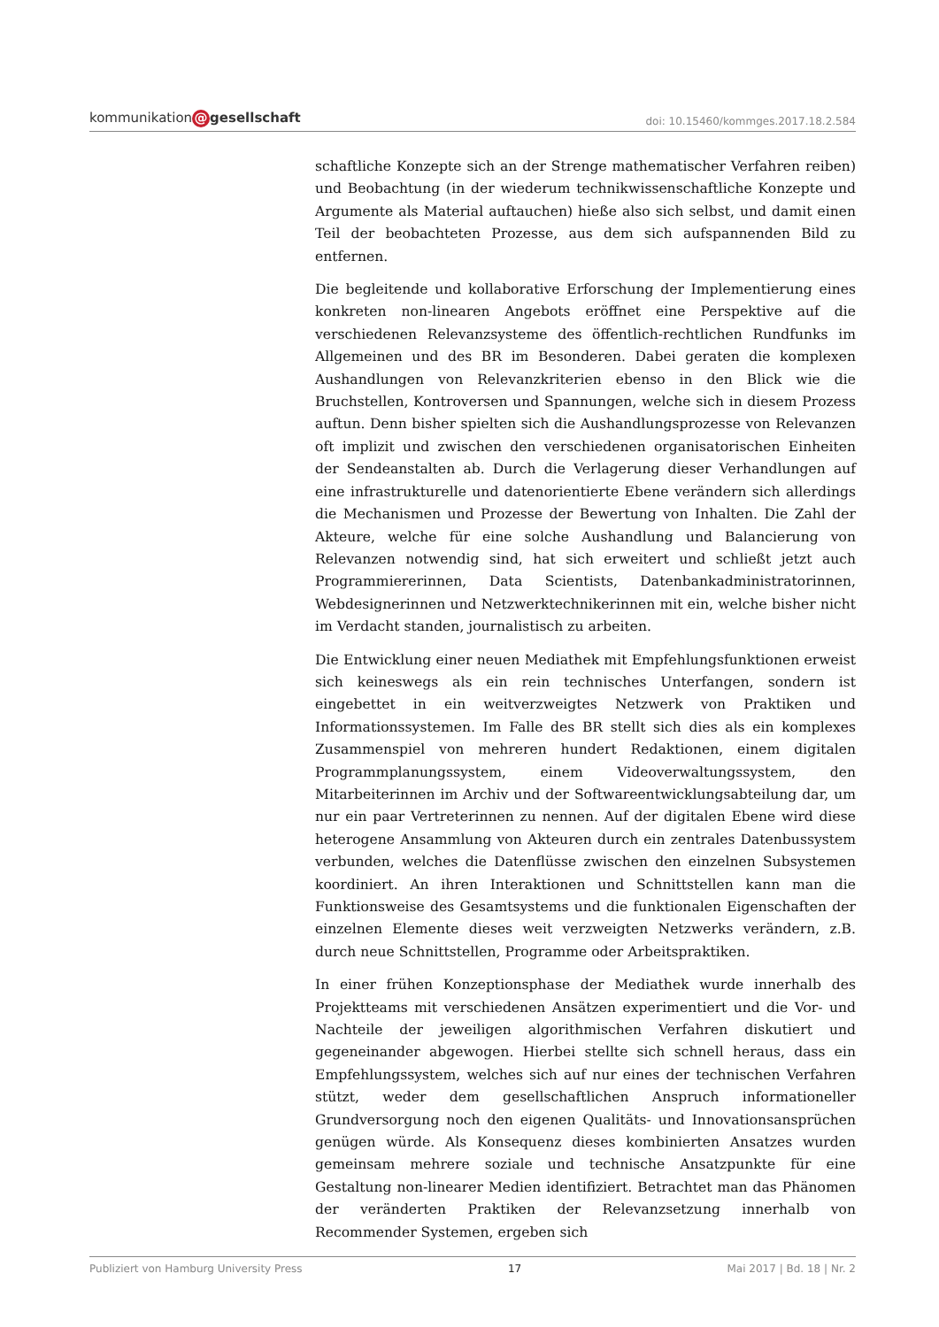kommunikation @ gesellschaft
doi: 10.15460/kommges.2017.18.2.584
schaftliche Konzepte sich an der Strenge mathematischer Verfahren reiben) und Beobachtung (in der wiederum technikwissenschaftliche Konzepte und Argumente als Material auftauchen) hieße also sich selbst, und damit einen Teil der beobachteten Prozesse, aus dem sich aufspannenden Bild zu entfernen.
Die begleitende und kollaborative Erforschung der Implementierung eines konkreten non-linearen Angebots eröffnet eine Perspektive auf die verschiedenen Relevanzsysteme des öffentlich-rechtlichen Rundfunks im Allgemeinen und des BR im Besonderen. Dabei geraten die komplexen Aushandlungen von Relevanzkriterien ebenso in den Blick wie die Bruchstellen, Kontroversen und Spannungen, welche sich in diesem Prozess auftun. Denn bisher spielten sich die Aushandlungsprozesse von Relevanzen oft implizit und zwischen den verschiedenen organisatorischen Einheiten der Sendeanstalten ab. Durch die Verlagerung dieser Verhandlungen auf eine infrastrukturelle und datenorientierte Ebene verändern sich allerdings die Mechanismen und Prozesse der Bewertung von Inhalten. Die Zahl der Akteure, welche für eine solche Aushandlung und Balancierung von Relevanzen notwendig sind, hat sich erweitert und schließt jetzt auch Programmiererinnen, Data Scientists, Datenbankadministratorinnen, Webdesignerinnen und Netzwerktechnikerinnen mit ein, welche bisher nicht im Verdacht standen, journalistisch zu arbeiten.
Die Entwicklung einer neuen Mediathek mit Empfehlungsfunktionen erweist sich keineswegs als ein rein technisches Unterfangen, sondern ist eingebettet in ein weitverzweigtes Netzwerk von Praktiken und Informationssystemen. Im Falle des BR stellt sich dies als ein komplexes Zusammenspiel von mehreren hundert Redaktionen, einem digitalen Programmplanungssystem, einem Videoverwaltungssystem, den Mitarbeiterinnen im Archiv und der Softwareentwicklungsabteilung dar, um nur ein paar Vertreterinnen zu nennen. Auf der digitalen Ebene wird diese heterogene Ansammlung von Akteuren durch ein zentrales Datenbussystem verbunden, welches die Datenflüsse zwischen den einzelnen Subsystemen koordiniert. An ihren Interaktionen und Schnittstellen kann man die Funktionsweise des Gesamtsystems und die funktionalen Eigenschaften der einzelnen Elemente dieses weit verzweigten Netzwerks verändern, z.B. durch neue Schnittstellen, Programme oder Arbeitspraktiken.
In einer frühen Konzeptionsphase der Mediathek wurde innerhalb des Projektteams mit verschiedenen Ansätzen experimentiert und die Vor- und Nachteile der jeweiligen algorithmischen Verfahren diskutiert und gegeneinander abgewogen. Hierbei stellte sich schnell heraus, dass ein Empfehlungssystem, welches sich auf nur eines der technischen Verfahren stützt, weder dem gesellschaftlichen Anspruch informationeller Grundversorgung noch den eigenen Qualitäts- und Innovationsansprüchen genügen würde. Als Konsequenz dieses kombinierten Ansatzes wurden gemeinsam mehrere soziale und technische Ansatzpunkte für eine Gestaltung non-linearer Medien identifiziert. Betrachtet man das Phänomen der veränderten Praktiken der Relevanzsetzung innerhalb von Recommender Systemen, ergeben sich
Publiziert von Hamburg University Press 17 Mai 2017 | Bd. 18 | Nr. 2